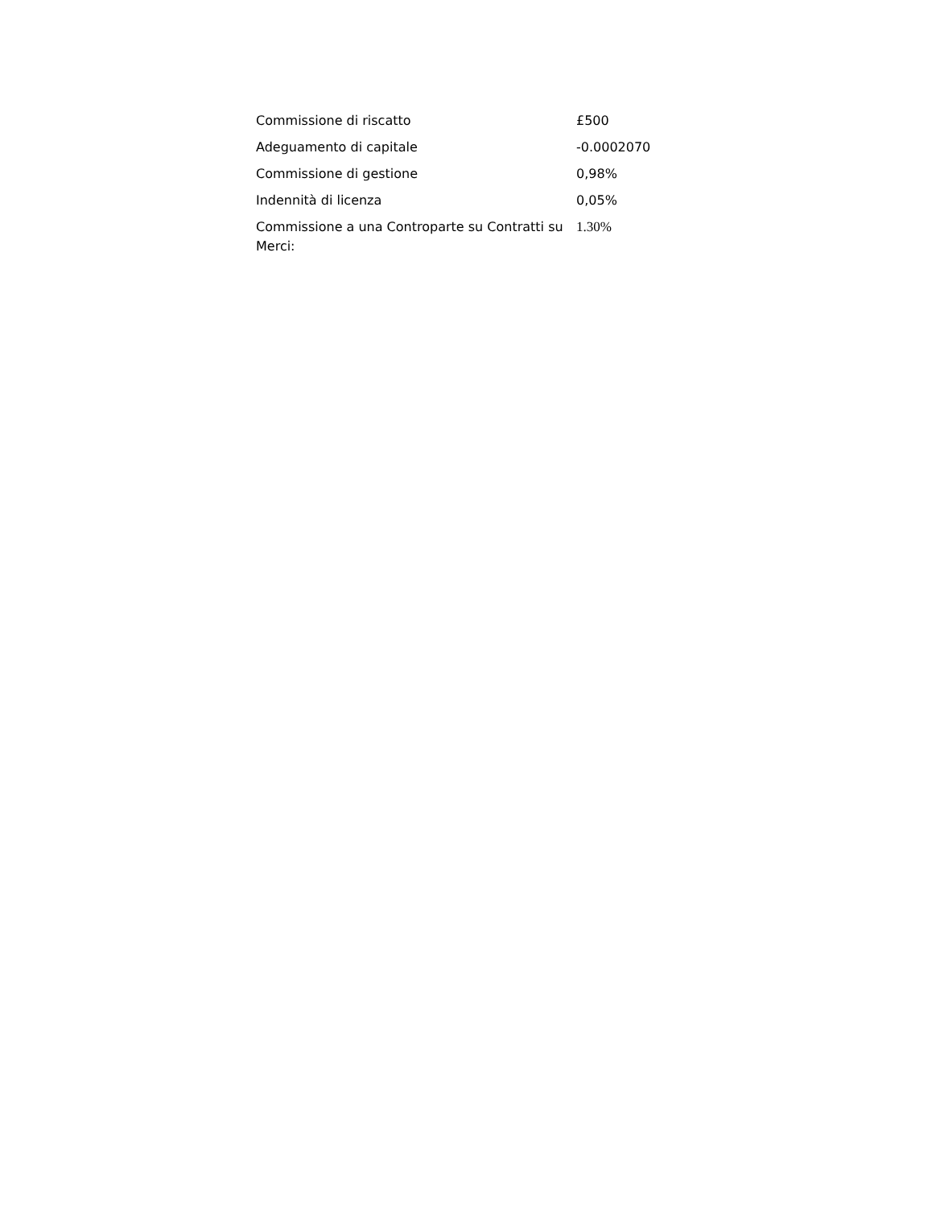| Commissione di riscatto | £500 |
| Adeguamento di capitale | -0.0002070 |
| Commissione di gestione | 0,98% |
| Indennità di licenza | 0,05% |
| Commissione a una Controparte su Contratti su Merci: | 1.30% |